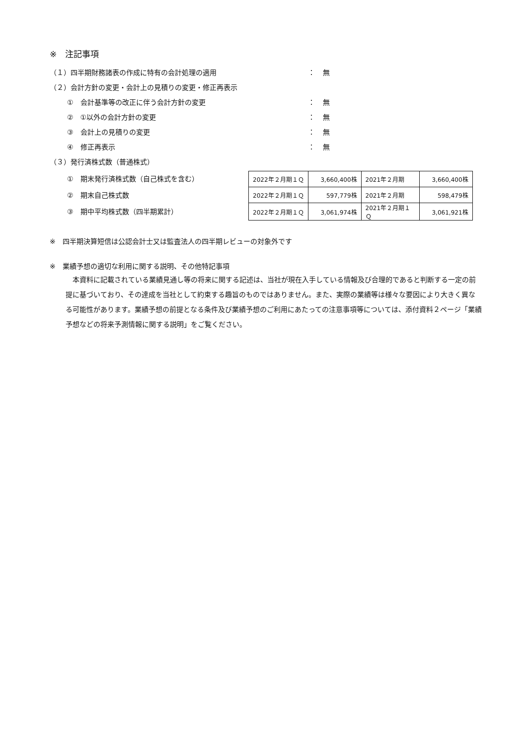※　注記事項
（１）四半期財務諸表の作成に特有の会計処理の適用 ： 無
（２）会計方針の変更・会計上の見積りの変更・修正再表示
①　会計基準等の改正に伴う会計方針の変更 ： 無
②　①以外の会計方針の変更 ： 無
③　会計上の見積りの変更 ： 無
④　修正再表示 ： 無
（３）発行済株式数（普通株式）
①　期末発行済株式数（自己株式を含む）
②　期末自己株式数
③　期中平均株式数（四半期累計）
| 2022年２月期１Ｑ | 3,660,400株 | 2021年２月期 | 3,660,400株 |
| 2022年２月期１Ｑ | 597,779株 | 2021年２月期 | 598,479株 |
| 2022年２月期１Ｑ | 3,061,974株 | 2021年２月期１Ｑ | 3,061,921株 |
※　四半期決算短信は公認会計士又は監査法人の四半期レビューの対象外です
※　業績予想の適切な利用に関する説明、その他特記事項
　本資料に記載されている業績見通し等の将来に関する記述は、当社が現在入手している情報及び合理的であると判断する一定の前提に基づいており、その達成を当社として約束する趣旨のものではありません。また、実際の業績等は様々な要因により大きく異なる可能性があります。業績予想の前提となる条件及び業績予想のご利用にあたっての注意事項等については、添付資料２ページ「業績予想などの将来予測情報に関する説明」をご覧ください。